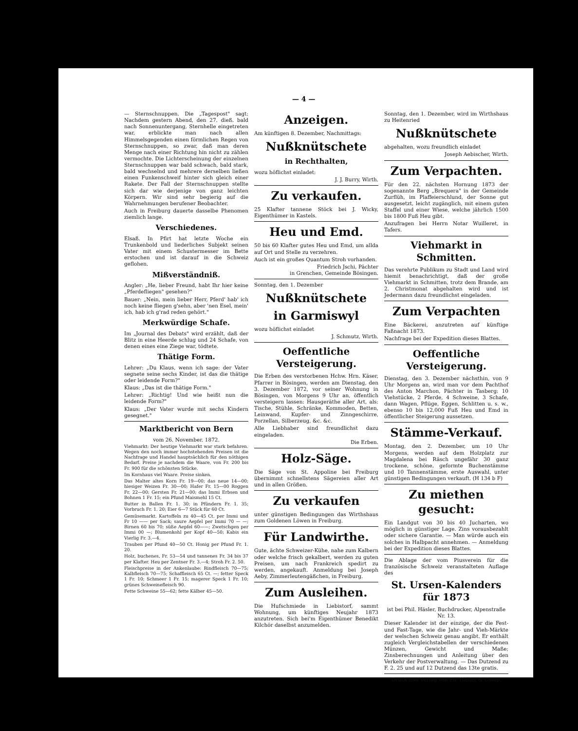— 4 —
— Sternschnuppen. Die „Tagespost" sagt: Nachdem gestern Abend, den 27. dieß. bald nach Sonnenuntergang, Sternhelle eingetreten war, erblickte man nach allen Himmelsgegenden einen förmlichen Regen von Sternschnuppen, so zwar, daß man deren Menge nach einer Richtung hin nicht zu zählen vermochte. Die Lichterscheinung der einzelnen Sternschnuppen war bald schwach, bald stark, bald wechselnd und mehrere derselben ließen einen Funkenschweif hinter sich gleich einer Rakete. Der Fall der Sternschnuppen stellte sich dar wie derjenige von ganz leichten Körpern. Wir sind sehr begierig auf die Wahrnehmungen berufener Beobachter.
Auch in Freiburg dauerte dasselbe Phenomen ziemlich lange.
Verschiedenes.
Elsaß. In Pfirt hat letzte Woche ein Trunkenbold und liederliches Subjekt seinen Vater mit einem Schustermesser im Bette erstochen und ist darauf in die Schweiz geflohen.
Mißverständniß.
Angler: „He, lieber Freund, habt Ihr hier keine „Pferdefliegen" gesehen?"
Bauer: „Nein, mein lieber Herr, Pferd' hab' ich noch keine fliegen g'sehn, aber 'nen Esel, mein' ich, hab ich g'rad reden gehört."
Merkwürdige Schafe.
Im „Journal des Debats" wird erzählt, daß der Blitz in eine Heerde schlug und 24 Schafe, von denen eines eine Ziege war, tödtete.
Thätige Form.
Lehrer: „Du Klaus, wenn ich sage: der Vater segnete seine sechs Kinder, ist das die thätige oder leidende Form?"
Klaus: „Das ist die thätige Form."
Lehrer: „Richtig! Und wie heißt nun die leidende Form?"
Klaus: „Der Vater wurde mit sechs Kindern gesegnet."
Marktbericht von Bern
vom 26. November. 1872.
Viehmarkt: Der heutige Viehmarkt war stark befahren. Wegen den noch immer hochstehenden Preisen ist die Nachfrage und Handel hauptsächlich für den nöthigen Bedarf. Preise je nachdem die Waare, von Fr. 200 bis Fr. 900 für die schönsten Stücke.
Im Kornhaus viel Waare. Preise sinken.
Das Malter altes Korn Fr. 19—00; das neue 14—00; hiesiger Weizen Fr. 30—00; Hafer Fr. 15—00 Roggen Fr. 22—00; Gersten Fr. 21—00; das Immi Erbsen und Bohnen 1 Fr. 15; ein Pfund Maismehl 15 Ct.
Butter in Ballen Fr. 1. 30; in Pfündern Fr. 1. 35; Vorbruch Fr. 1. 20; Eier 6—7 Stück für 60 Ct.
Gemüsemarkt. Kartoffeln zu 40—45 Ct. per Immi und Fr 10 —— per Sack; saure Aepfel per Immi 70 — —; Birnen 60 bis 70; süße Aepfel 60——; Zwetschgen per Immi 00 —; Blumenkohl per Kopf 40—50; Kabis ein Vierlig Fr. 3.—4.
Trauben per Pfund 40—50 Ct. Honig per Pfund Fr. 1. 20.
Holz, buchenes, Fr. 53—54 und tannenes Fr. 34 bis 37 per Klafter. Heu per Zentner Fr. 3.—4; Stroh Fr. 2. 50.
Fleischpreise in der Ankenlaube: Rindfleisch 70—75; Kalbfleisch 70—75; Schaffleisch 65 Ct. —; fetter Speck 1 Fr. 10; Schmeer 1 Fr. 15; magerer Speck 1 Fr. 10; grünes Schweinefleisch 90.
Fette Schweine 55—62; fette Kälber 45—50.
Anzeigen.
Am künftigen 8. Dezember, Nachmittags:
Nußknütschete
in Rechthalten,
wozu höflichst einladet:
J. J. Burry, Wirth.
Zu verkaufen.
25 Klafter tannene Stöck bei J. Wicky, Eigenthümer in Kastels.
Heu und Emd.
50 bis 60 Klafter gutes Heu und Emd, um allda auf Ort und Stelle zu verzehren.
Auch ist ein großes Quantum Stroh vorhanden.
Friedrich Jschi, Pächter
in Grenchen, Gemeinde Bösingen.
Sonntag, den 1. Dezember
Nußknütschete
in Garmiswyl
wozu höflichst einladet
J. Schmutz, Wirth.
Oeffentliche Versteigerung.
Die Erben des verstorbenen Hchw. Hrn. Käser, Pfarrer in Bösingen, werden am Dienstag, den 3. Dezember 1872, vor seiner Wohnung in Bösingen, von Morgens 9 Uhr an, öffentlich versteigern lassen: Hausgeräthe aller Art, als: Tische, Stühle, Schränke, Kommoden, Betten, Leinwand, Kupfer- und Zinngeschirre, Porzellan, Silberzeug, &c. &c.
Alle Liebhaber sind freundlichst dazu eingeladen.
Die Erben.
Holz-Säge.
Die Säge von St. Appoline bei Freiburg übernimmt schnellstens Sägereien aller Art und in allen Größen.
Zu verkaufen
unter günstigen Bedingungen das Wirthshaus zum Goldenen Löwen in Freiburg.
Für Landwirthe.
Gute, ächte Schweizer-Kühe, nahe zum Kalbern oder welche frisch gekalbert, werden zu guten Preisen, um nach Frankreich spedirt zu werden, angekauft. Anmeldung bei Joseph Aeby, Zimmerleutengäßchen, in Freiburg.
Zum Ausleihen.
Die Hufschmiede in Liebistorf, sammt Wohnung, um künftiges Neujahr 1873 anzutreten. Sich bei'm Eigenthümer Benedikt Kilchör daselbst anzumelden.
Sonntag, den 1. Dezember, wird im Wirthshaus zu Heitenried
Nußknütschete
abgehalten, wozu freundlich einladet
Joseph Aebischer, Wirth.
Zum Verpachten.
Für den 22. nächsten Hornung 1873 der sogenannte Berg „Brequera" in der Gemeinde Zurflüh, im Plaffeierschlund, der Sonne gut ausgesetzt, leicht zugänglich, mit einem guten Staffel und einer Wiese, welche jährlich 1500 bis 1800 Fuß Heu gibt.
Anzufragen bei Herrn Notar Wuilleret, in Tafers.
Viehmarkt in Schmitten.
Das verehrte Publikum zu Stadt und Land wird hiemit benachrichtigt, daß der große Viehmarkt in Schmitten, trotz dem Brande, am 2. Christmonat abgehalten wird und ist Jedermann dazu freundlichst eingeladen.
Zum Verpachten
Eine Bäckerei, anzutreten auf künftige Faßnacht 1873.
Nachfrage bei der Expedition dieses Blattes.
Oeffentliche Versteigerung.
Dienstag, den 3. Dezember nächsthin, von 9 Uhr Morgens an, wird man vor dem Pachthof des Anton Marchon, Pächter in Tasberg: 10 Viehstücke, 2 Pferde, 4 Schweine, 3 Schafe, dann Wagen, Pflüge, Eggen, Schlitten u. s. w., ebenso 10 bis 12,000 Fuß Heu und Emd in öffentlicher Steigerung aussetzen.
Stämme-Verkauf.
Montag, den 2. Dezember, um 10 Uhr Morgens, werden auf dem Holzplatz zur Magdalena bei Räsch ungefähr 30 ganz trockene, schöne, geformte Buchenstämme und 10 Tannenstämme, erste Auswahl, unter günstigen Bedingungen verkauft. (H 134 b F)
Zu miethen gesucht:
Ein Landgut von 30 bis 40 Jucharten, wo möglich in günstiger Lage. Zins vorausbezahlt oder sichere Garantie. — Man würde auch ein solches in Halbpacht annehmen. — Anmeldung bei der Expedition dieses Blattes.
Die Ablage der vom Piusverein für die französische Schweiz veranstalteten Auflage des
St. Ursen-Kalenders für 1873
ist bei Phil. Häsler, Buchdrucker, Alpenstraße Nr. 13.
Dieser Kalender ist der einzige, der die Fest- und Fast-Tage, wie die Jahr- und Vieh-Märkte der welschen Schweiz genau angibt. Er enthält zugleich Vergleichstabellen der verschiedenen Münzen, Gewicht und Maße; Zinsberechnungen und Anleitung über den Verkehr der Postverwaltung. — Das Dutzend zu F. 2. 25 und auf 12 Dutzend das 13te gratis.
Druck und Verlag von Ph. Häsler & Comp.